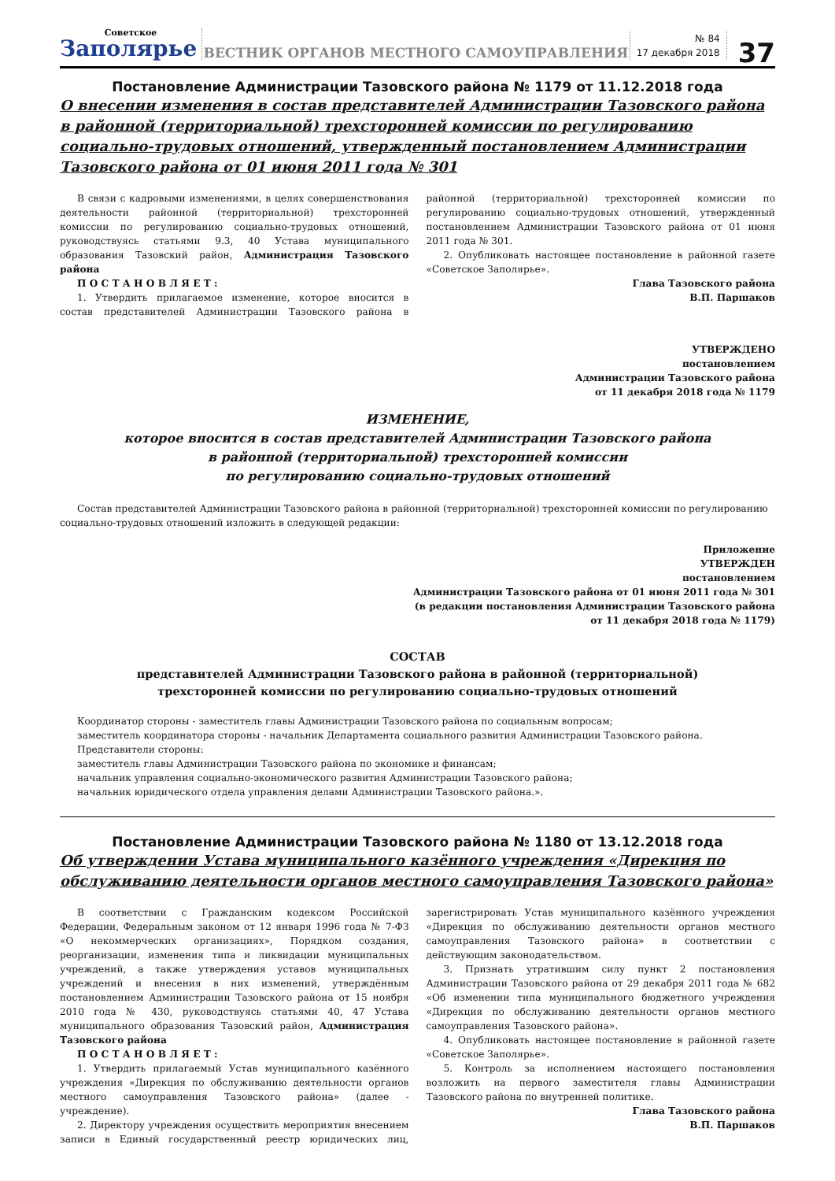Советское
Заполярье
ВЕСТНИК ОРГАНОВ МЕСТНОГО САМОУПРАВЛЕНИЯ
№ 84
17 декабря 2018
37
Постановление Администрации Тазовского района № 1179 от 11.12.2018 года
О внесении изменения в состав представителей Администрации Тазовского района в районной (территориальной) трехсторонней комиссии по регулированию социально-трудовых отношений, утвержденный постановлением Администрации Тазовского района от 01 июня 2011 года № 301
В связи с кадровыми изменениями, в целях совершенствования деятельности районной (территориальной) трехсторонней комиссии по регулированию социально-трудовых отношений, руководствуясь статьями 9.3, 40 Устава муниципального образования Тазовский район, Администрация Тазовского района
П О С Т А Н О В Л Я Е Т :
1. Утвердить прилагаемое изменение, которое вносится в состав представителей Администрации Тазовского района в районной (территориальной) трехсторонней комиссии по регулированию социально-трудовых отношений, утвержденный постановлением Администрации Тазовского района от 01 июня 2011 года № 301.
2. Опубликовать настоящее постановление в районной газете «Советское Заполярье».
Глава Тазовского района
В.П. Паршаков
УТВЕРЖДЕНО
постановлением
Администрации Тазовского района
от 11 декабря 2018 года № 1179
ИЗМЕНЕНИЕ,
которое вносится в состав представителей Администрации Тазовского района
в районной (территориальной) трехсторонней комиссии
по регулированию социально-трудовых отношений
Состав представителей Администрации Тазовского района в районной (территориальной) трехсторонней комиссии по регулированию социально-трудовых отношений изложить в следующей редакции:
Приложение
УТВЕРЖДЕН
постановлением
Администрации Тазовского района от 01 июня 2011 года № 301
(в редакции постановления Администрации Тазовского района
от 11 декабря 2018 года № 1179)
СОСТАВ
представителей Администрации Тазовского района в районной (территориальной)
трехсторонней комиссии по регулированию социально-трудовых отношений
Координатор стороны - заместитель главы Администрации Тазовского района по социальным вопросам;
заместитель координатора стороны - начальник Департамента социального развития Администрации Тазовского района.
Представители стороны:
заместитель главы Администрации Тазовского района по экономике и финансам;
начальник управления социально-экономического развития Администрации Тазовского района;
начальник юридического отдела управления делами Администрации Тазовского района.».
Постановление Администрации Тазовского района № 1180 от 13.12.2018 года
Об утверждении Устава муниципального казённого учреждения «Дирекция по обслуживанию деятельности органов местного самоуправления Тазовского района»
В соответствии с Гражданским кодексом Российской Федерации, Федеральным законом от 12 января 1996 года № 7-ФЗ «О некоммерческих организациях», Порядком создания, реорганизации, изменения типа и ликвидации муниципальных учреждений, а также утверждения уставов муниципальных учреждений и внесения в них изменений, утверждённым постановлением Администрации Тазовского района от 15 ноября 2010 года № 430, руководствуясь статьями 40, 47 Устава муниципального образования Тазовский район, Администрация Тазовского района
П О С Т А Н О В Л Я Е Т :
1. Утвердить прилагаемый Устав муниципального казённого учреждения «Дирекция по обслуживанию деятельности органов местного самоуправления Тазовского района» (далее - учреждение).
2. Директору учреждения осуществить мероприятия внесением записи в Единый государственный реестр юридических лиц, зарегистрировать Устав муниципального казённого учреждения «Дирекция по обслуживанию деятельности органов местного самоуправления Тазовского района» в соответствии с действующим законодательством.
3. Признать утратившим силу пункт 2 постановления Администрации Тазовского района от 29 декабря 2011 года № 682 «Об изменении типа муниципального бюджетного учреждения «Дирекция по обслуживанию деятельности органов местного самоуправления Тазовского района».
4. Опубликовать настоящее постановление в районной газете «Советское Заполярье».
5. Контроль за исполнением настоящего постановления возложить на первого заместителя главы Администрации Тазовского района по внутренней политике.
Глава Тазовского района
В.П. Паршаков